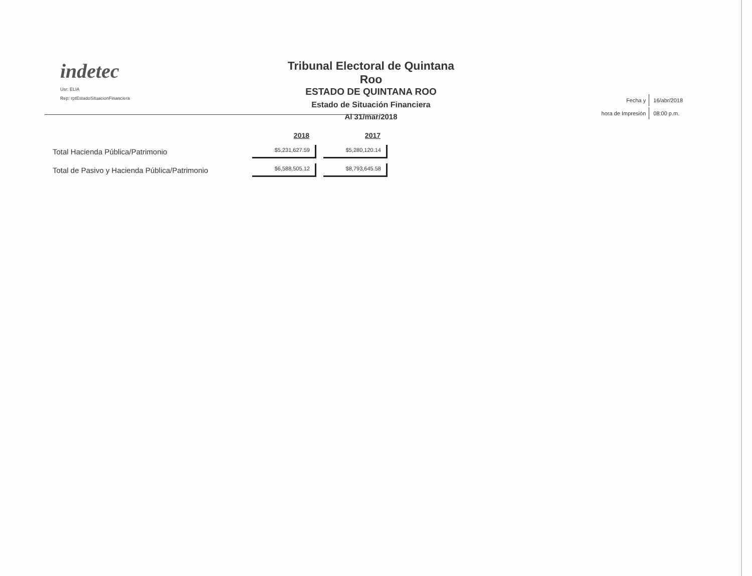indetec
Usr: ELIA
Rep: rptEstadoSituacionFinanciera
Tribunal Electoral de Quintana Roo
ESTADO DE QUINTANA ROO
Estado de Situación Financiera
Al 31/mar/2018
| Fecha y | 16/abr/2018 |
| hora de Impresión | 08:00 p.m. |
| | 2018 | 2017 |
| --- | --- | --- |
| Total Hacienda Pública/Patrimonio | $5,231,627.59 | $5,280,120.14 |
| Total de Pasivo y Hacienda Pública/Patrimonio | $6,588,505.12 | $8,793,645.58 |